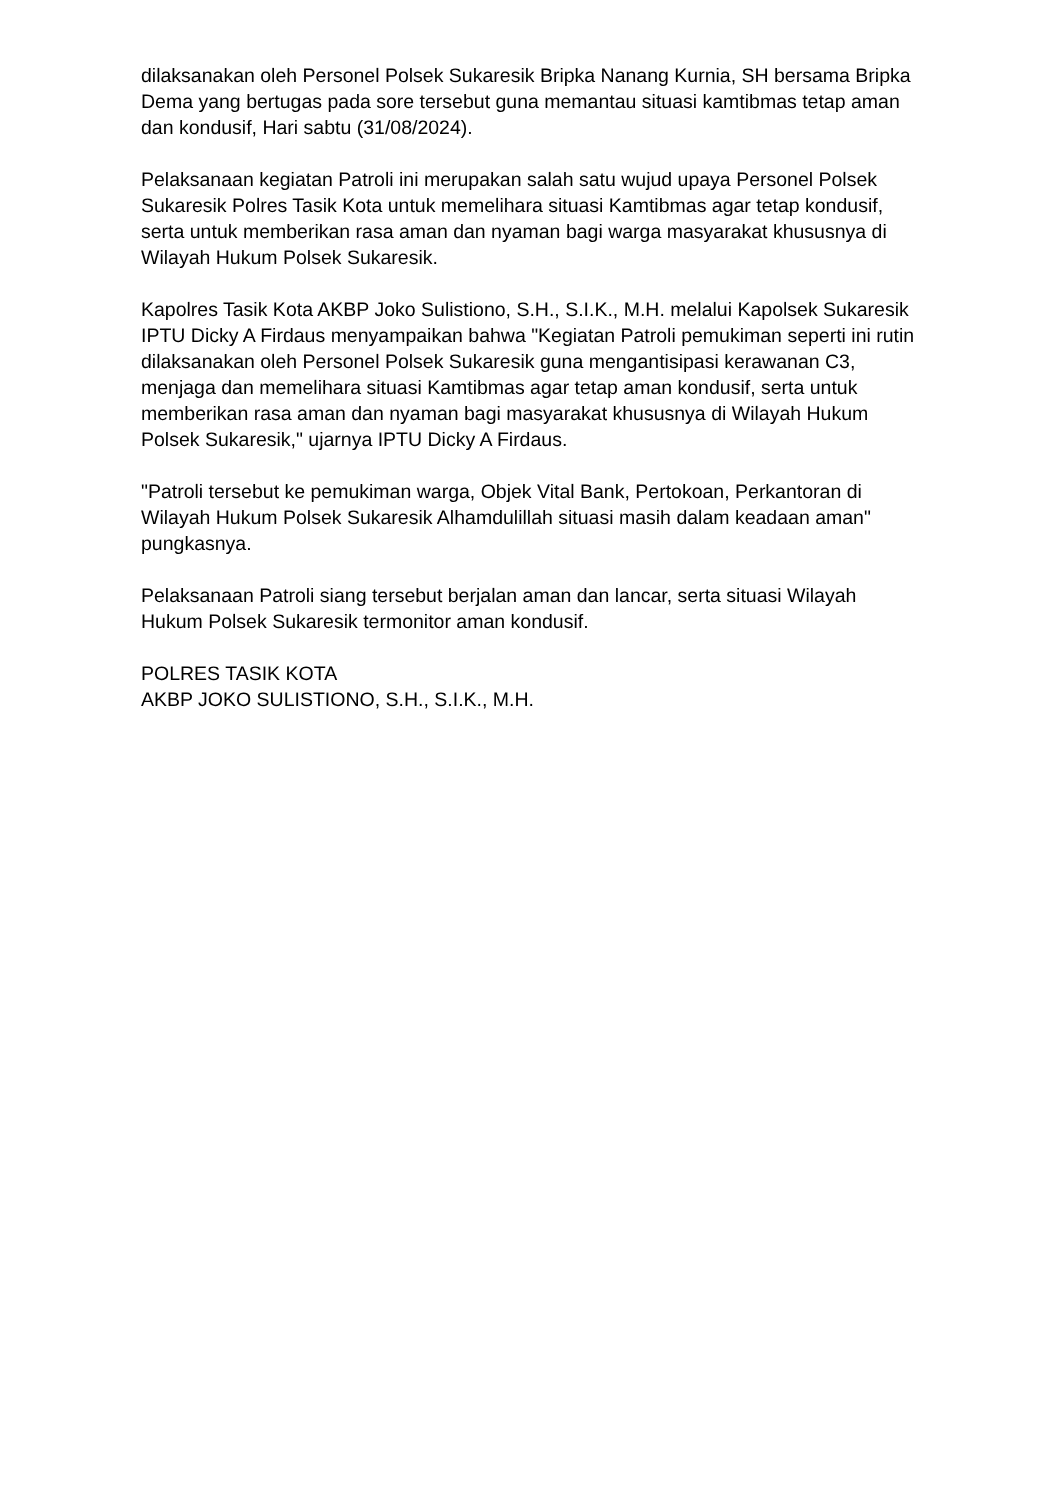dilaksanakan oleh Personel Polsek Sukaresik Bripka Nanang Kurnia, SH bersama Bripka Dema yang bertugas pada sore tersebut guna memantau situasi kamtibmas tetap aman dan kondusif, Hari sabtu (31/08/2024).
Pelaksanaan kegiatan Patroli ini merupakan salah satu wujud upaya Personel Polsek Sukaresik Polres Tasik Kota untuk memelihara situasi Kamtibmas agar tetap kondusif, serta untuk memberikan rasa aman dan nyaman bagi warga masyarakat khususnya di Wilayah Hukum Polsek Sukaresik.
Kapolres Tasik Kota AKBP Joko Sulistiono, S.H., S.I.K., M.H. melalui Kapolsek Sukaresik IPTU Dicky A Firdaus menyampaikan bahwa "Kegiatan Patroli pemukiman seperti ini rutin dilaksanakan oleh Personel Polsek Sukaresik guna mengantisipasi kerawanan C3, menjaga dan memelihara situasi Kamtibmas agar tetap aman kondusif, serta untuk memberikan rasa aman dan nyaman bagi masyarakat khususnya di Wilayah Hukum Polsek Sukaresik," ujarnya IPTU Dicky A Firdaus.
"Patroli tersebut ke pemukiman warga, Objek Vital Bank, Pertokoan, Perkantoran di Wilayah Hukum Polsek Sukaresik Alhamdulillah situasi masih dalam keadaan aman" pungkasnya.
Pelaksanaan Patroli siang tersebut berjalan aman dan lancar, serta situasi Wilayah Hukum Polsek Sukaresik termonitor aman kondusif.
POLRES TASIK KOTA
AKBP JOKO SULISTIONO, S.H., S.I.K., M.H.